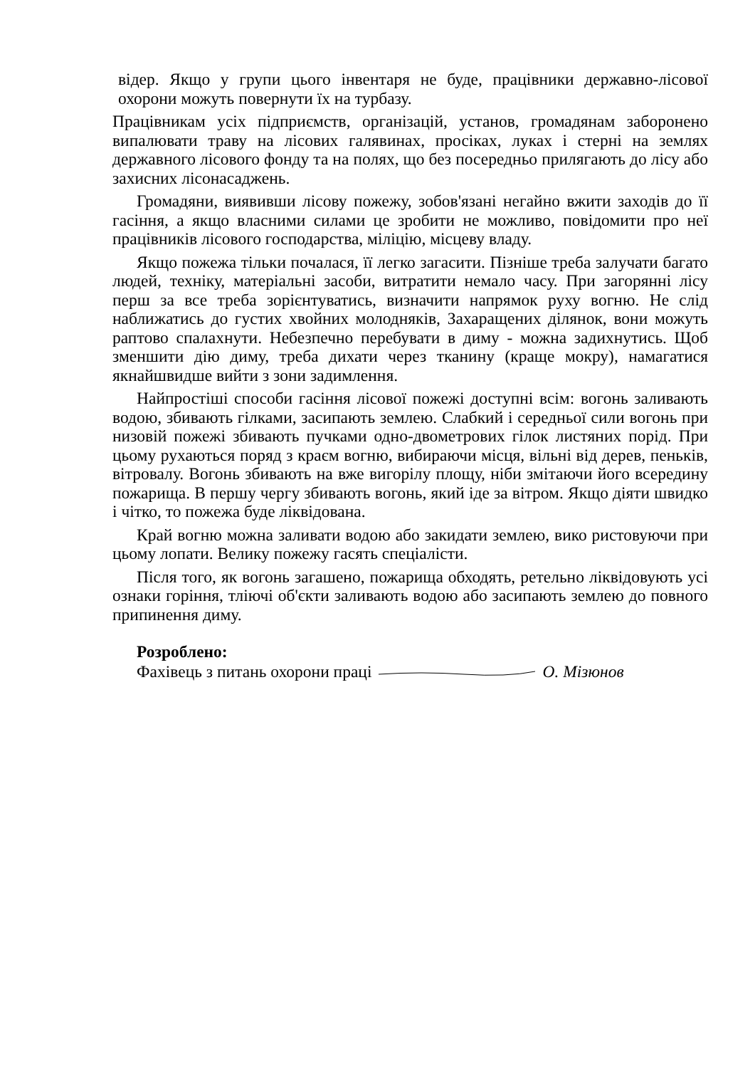відер. Якщо у групи цього інвентаря не буде, працівники державно-лісової охорони можуть повернути їх на турбазу.
Працівникам усіх підприємств, організацій, установ, громадянам заборонено випалювати траву на лісових галявинах, просіках, луках і стерні на землях державного лісового фонду та на полях, що без посередньо прилягають до лісу або захисних лісонасаджень.
Громадяни, виявивши лісову пожежу, зобов'язані негайно вжити заходів до її гасіння, а якщо власними силами це зробити не можливо, повідомити про неї працівників лісового господарства, міліцію, місцеву владу.
Якщо пожежа тільки почалася, її легко загасити. Пізніше треба залучати багато людей, техніку, матеріальні засоби, витратити немало часу. При загорянні лісу перш за все треба зорієнтуватись, визначити напрямок руху вогню. Не слід наближатись до густих хвойних молодняків, Захаращених ділянок, вони можуть раптово спалахнути. Небезпечно перебувати в диму - можна задихнутись. Щоб зменшити дію диму, треба дихати через тканину (краще мокру), намагатися якнайшвидше вийти з зони задимлення.
Найпростіші способи гасіння лісової пожежі доступні всім: вогонь заливають водою, збивають гілками, засипають землею. Слабкий і середньої сили вогонь при низовій пожежі збивають пучками одно-двометрових гілок листяних порід. При цьому рухаються поряд з краєм вогню, вибираючи місця, вільні від дерев, пеньків, вітровалу. Вогонь збивають на вже вигорілу площу, ніби змітаючи його всередину пожарища. В першу чергу збивають вогонь, який іде за вітром. Якщо діяти швидко і чітко, то пожежа буде ліквідована.
Край вогню можна заливати водою або закидати землею, вико ристовуючи при цьому лопати. Велику пожежу гасять спеціалісти.
Після того, як вогонь загашено, пожарища обходять, ретельно ліквідовують усі ознаки горіння, тліючі об'єкти заливають водою або засипають землею до повного припинення диму.
Розроблено:
Фахівець з питань охорони праці О. Мізюнов